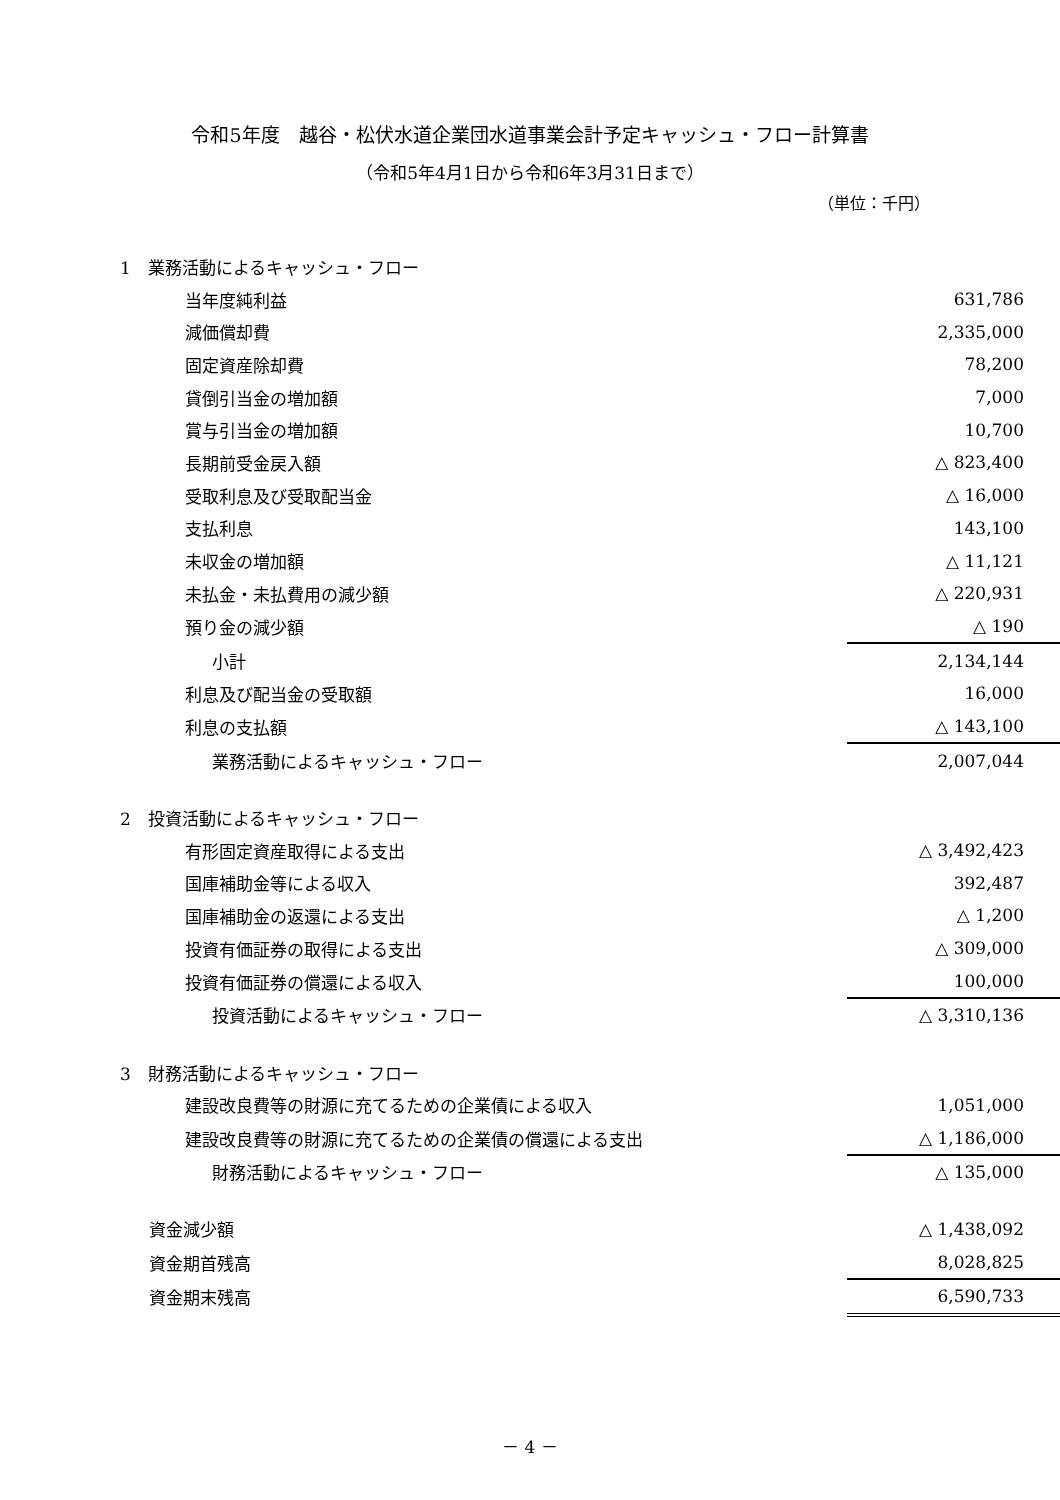令和5年度　越谷・松伏水道企業団水道事業会計予定キャッシュ・フロー計算書
（令和5年4月1日から令和6年3月31日まで）
（単位：千円）
| 1 業務活動によるキャッシュ・フロー | |
| 当年度純利益 | 631,786 |
| 減価償却費 | 2,335,000 |
| 固定資産除却費 | 78,200 |
| 貸倒引当金の増加額 | 7,000 |
| 賞与引当金の増加額 | 10,700 |
| 長期前受金戻入額 | △ 823,400 |
| 受取利息及び受取配当金 | △ 16,000 |
| 支払利息 | 143,100 |
| 未収金の増加額 | △ 11,121 |
| 未払金・未払費用の減少額 | △ 220,931 |
| 預り金の減少額 | △ 190 |
| 小計 | 2,134,144 |
| 利息及び配当金の受取額 | 16,000 |
| 利息の支払額 | △ 143,100 |
| 業務活動によるキャッシュ・フロー | 2,007,044 |
| 2 投資活動によるキャッシュ・フロー | |
| 有形固定資産取得による支出 | △ 3,492,423 |
| 国庫補助金等による収入 | 392,487 |
| 国庫補助金の返還による支出 | △ 1,200 |
| 投資有価証券の取得による支出 | △ 309,000 |
| 投資有価証券の償還による収入 | 100,000 |
| 投資活動によるキャッシュ・フロー | △ 3,310,136 |
| 3 財務活動によるキャッシュ・フロー | |
| 建設改良費等の財源に充てるための企業債による収入 | 1,051,000 |
| 建設改良費等の財源に充てるための企業債の償還による支出 | △ 1,186,000 |
| 財務活動によるキャッシュ・フロー | △ 135,000 |
| 資金減少額 | △ 1,438,092 |
| 資金期首残高 | 8,028,825 |
| 資金期末残高 | 6,590,733 |
－ 4 －